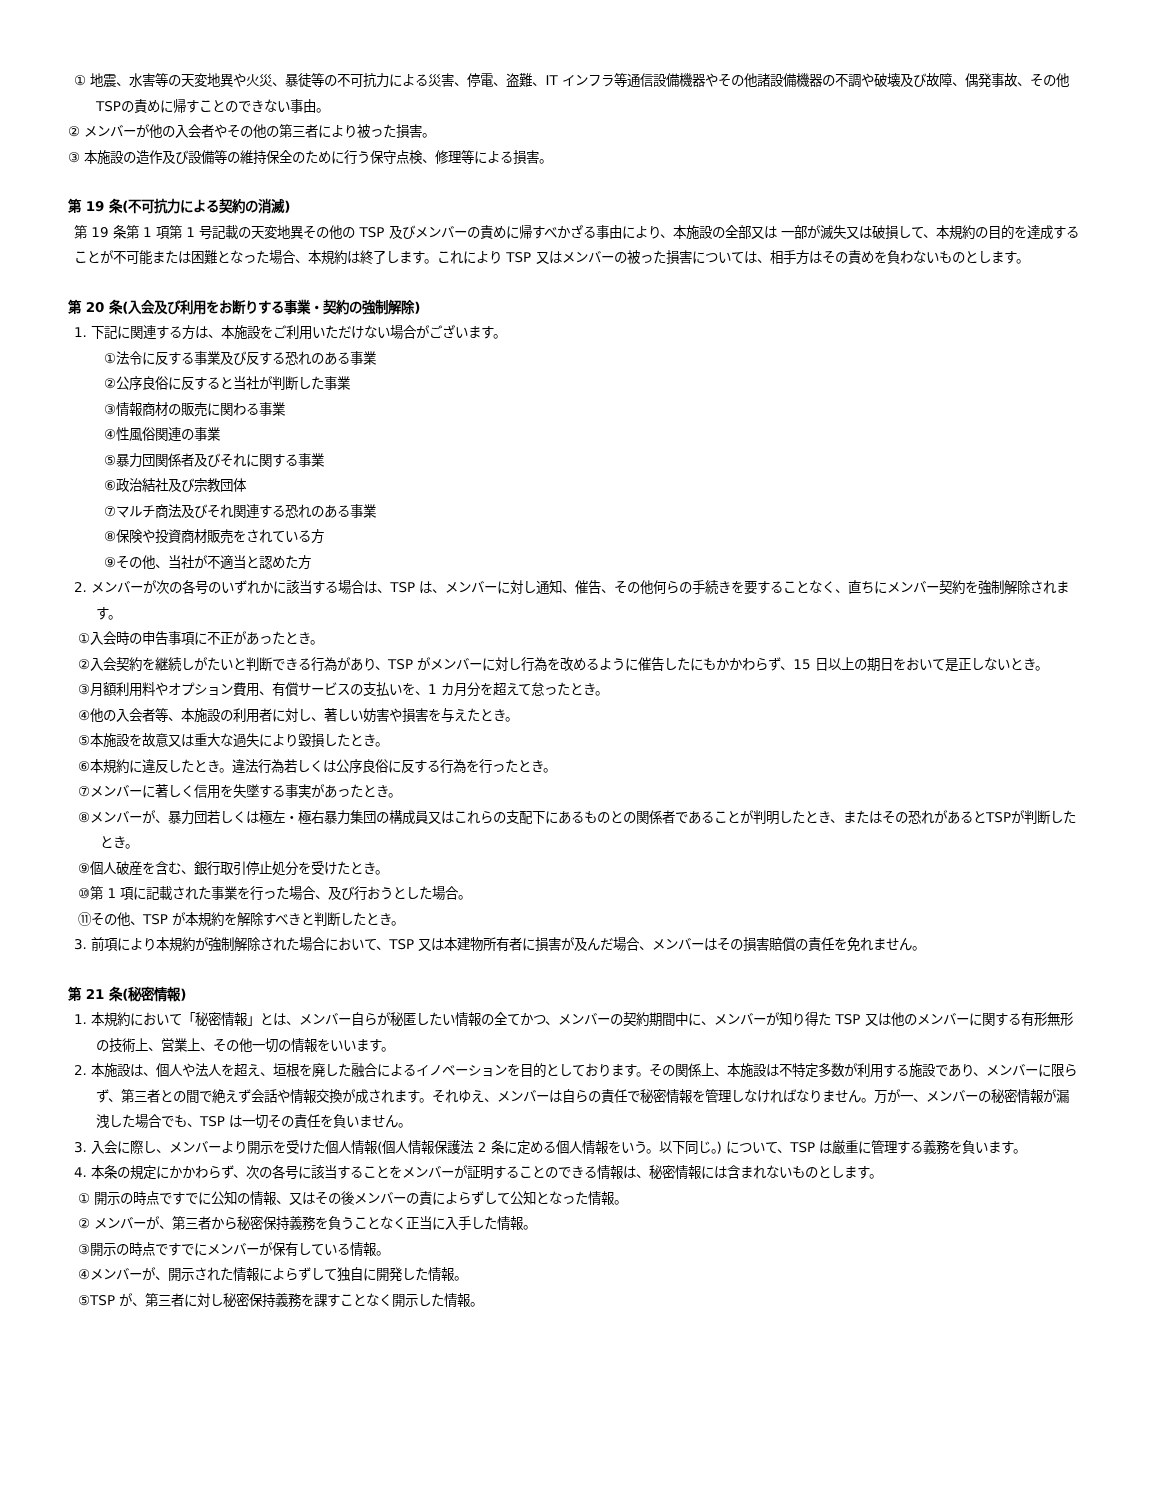① 地震、水害等の天変地異や火災、暴徒等の不可抗力による災害、停電、盗難、IT インフラ等通信設備機器やその他諸設備機器の不調や破壊及び故障、偶発事故、その他TSPの責めに帰すことのできない事由。
② メンバーが他の入会者やその他の第三者により被った損害。
③ 本施設の造作及び設備等の維持保全のために行う保守点検、修理等による損害。
第 19 条(不可抗力による契約の消滅)
第 19 条第 1 項第 1 号記載の天変地異その他の TSP 及びメンバーの責めに帰すべかざる事由により、本施設の全部又は 一部が滅失又は破損して、本規約の目的を達成することが不可能または困難となった場合、本規約は終了します。これにより TSP 又はメンバーの被った損害については、相手方はその責めを負わないものとします。
第 20 条(入会及び利用をお断りする事業・契約の強制解除)
1. 下記に関連する方は、本施設をご利用いただけない場合がございます。
①法令に反する事業及び反する恐れのある事業
②公序良俗に反すると当社が判断した事業
③情報商材の販売に関わる事業
④性風俗関連の事業
⑤暴力団関係者及びそれに関する事業
⑥政治結社及び宗教団体
⑦マルチ商法及びそれ関連する恐れのある事業
⑧保険や投資商材販売をされている方
⑨その他、当社が不適当と認めた方
2. メンバーが次の各号のいずれかに該当する場合は、TSP は、メンバーに対し通知、催告、その他何らの手続きを要することなく、直ちにメンバー契約を強制解除されます。
①入会時の申告事項に不正があったとき。
②入会契約を継続しがたいと判断できる行為があり、TSP がメンバーに対し行為を改めるように催告したにもかかわらず、15 日以上の期日をおいて是正しないとき。
③月額利用料やオプション費用、有償サービスの支払いを、1 カ月分を超えて怠ったとき。
④他の入会者等、本施設の利用者に対し、著しい妨害や損害を与えたとき。
⑤本施設を故意又は重大な過失により毀損したとき。
⑥本規約に違反したとき。違法行為若しくは公序良俗に反する行為を行ったとき。
⑦メンバーに著しく信用を失墜する事実があったとき。
⑧メンバーが、暴力団若しくは極左・極右暴力集団の構成員又はこれらの支配下にあるものとの関係者であることが判明したとき、またはその恐れがあるとTSPが判断したとき。
⑨個人破産を含む、銀行取引停止処分を受けたとき。
⑩第 1 項に記載された事業を行った場合、及び行おうとした場合。
⑪その他、TSP が本規約を解除すべきと判断したとき。
3. 前項により本規約が強制解除された場合において、TSP 又は本建物所有者に損害が及んだ場合、メンバーはその損害賠償の責任を免れません。
第 21 条(秘密情報)
1. 本規約において「秘密情報」とは、メンバー自らが秘匿したい情報の全てかつ、メンバーの契約期間中に、メンバーが知り得た TSP 又は他のメンバーに関する有形無形の技術上、営業上、その他一切の情報をいいます。
2. 本施設は、個人や法人を超え、垣根を廃した融合によるイノベーションを目的としております。その関係上、本施設は不特定多数が利用する施設であり、メンバーに限らず、第三者との間で絶えず会話や情報交換が成されます。それゆえ、メンバーは自らの責任で秘密情報を管理しなければなりません。万が一、メンバーの秘密情報が漏洩した場合でも、TSP は一切その責任を負いません。
3. 入会に際し、メンバーより開示を受けた個人情報(個人情報保護法 2 条に定める個人情報をいう。以下同じ。) について、TSP は厳重に管理する義務を負います。
4. 本条の規定にかかわらず、次の各号に該当することをメンバーが証明することのできる情報は、秘密情報には含まれないものとします。
① 開示の時点ですでに公知の情報、又はその後メンバーの責によらずして公知となった情報。
② メンバーが、第三者から秘密保持義務を負うことなく正当に入手した情報。
③開示の時点ですでにメンバーが保有している情報。
④メンバーが、開示された情報によらずして独自に開発した情報。
⑤TSP が、第三者に対し秘密保持義務を課すことなく開示した情報。